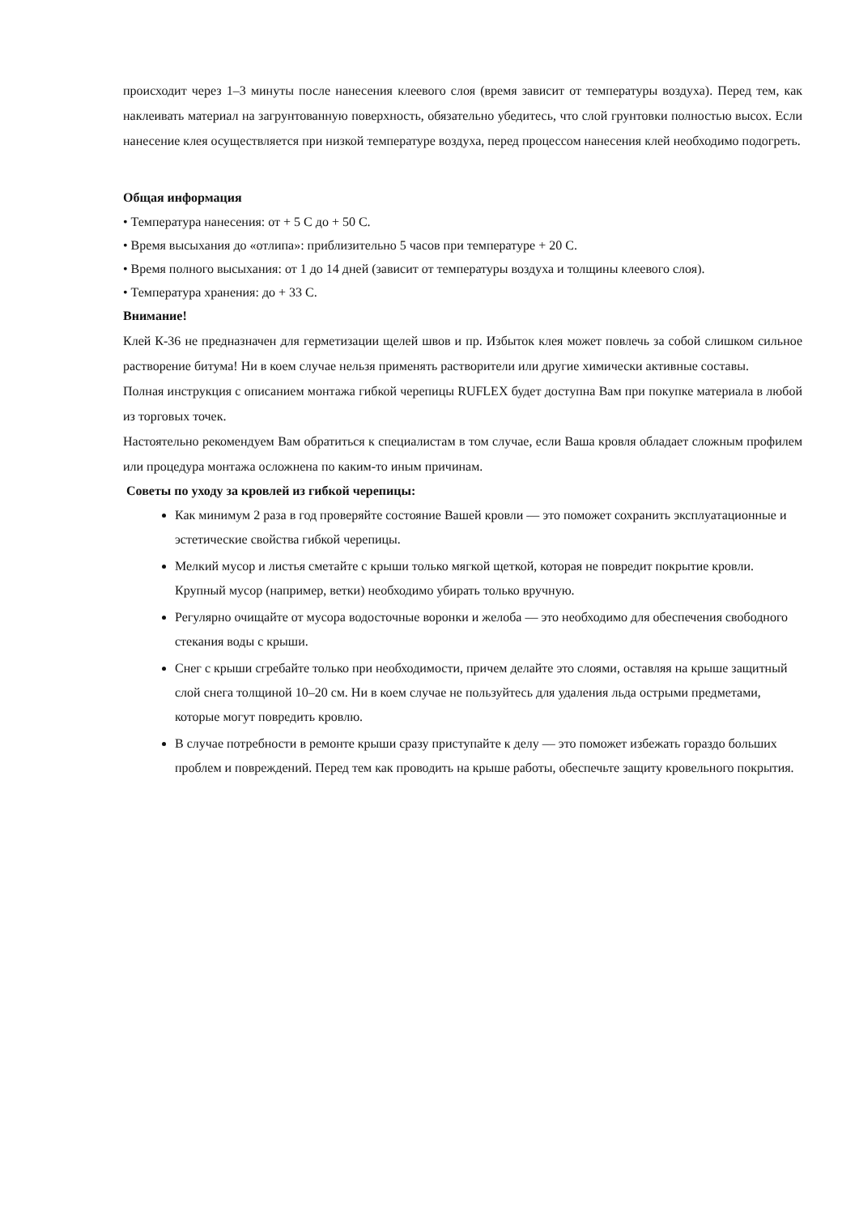происходит через 1–3 минуты после нанесения клеевого слоя (время зависит от температуры воздуха). Перед тем, как наклеивать материал на загрунтованную поверхность, обязательно убедитесь, что слой грунтовки полностью высох. Если нанесение клея осуществляется при низкой температуре воздуха, перед процессом нанесения клей необходимо подогреть.
Общая информация
• Температура нанесения: от + 5 С до + 50 С.
• Время высыхания до «отлипа»: приблизительно 5 часов при температуре + 20 С.
• Время полного высыхания: от 1 до 14 дней (зависит от температуры воздуха и толщины клеевого слоя).
• Температура хранения: до + 33 С.
Внимание!
Клей К-36 не предназначен для герметизации щелей швов и пр. Избыток клея может повлечь за собой слишком сильное растворение битума! Ни в коем случае нельзя применять растворители или другие химически активные составы.
Полная инструкция с описанием монтажа гибкой черепицы RUFLEX будет доступна Вам при покупке материала в любой из торговых точек.
Настоятельно рекомендуем Вам обратиться к специалистам в том случае, если Ваша кровля обладает сложным профилем или процедура монтажа осложнена по каким-то иным причинам.
Советы по уходу за кровлей из гибкой черепицы:
Как минимум 2 раза в год проверяйте состояние Вашей кровли — это поможет сохранить эксплуатационные и эстетические свойства гибкой черепицы.
Мелкий мусор и листья сметайте с крыши только мягкой щеткой, которая не повредит покрытие кровли. Крупный мусор (например, ветки) необходимо убирать только вручную.
Регулярно очищайте от мусора водосточные воронки и желоба — это необходимо для обеспечения свободного стекания воды с крыши.
Снег с крыши сгребайте только при необходимости, причем делайте это слоями, оставляя на крыше защитный слой снега толщиной 10–20 см. Ни в коем случае не пользуйтесь для удаления льда острыми предметами, которые могут повредить кровлю.
В случае потребности в ремонте крыши сразу приступайте к делу — это поможет избежать гораздо больших проблем и повреждений. Перед тем как проводить на крыше работы, обеспечьте защиту кровельного покрытия.